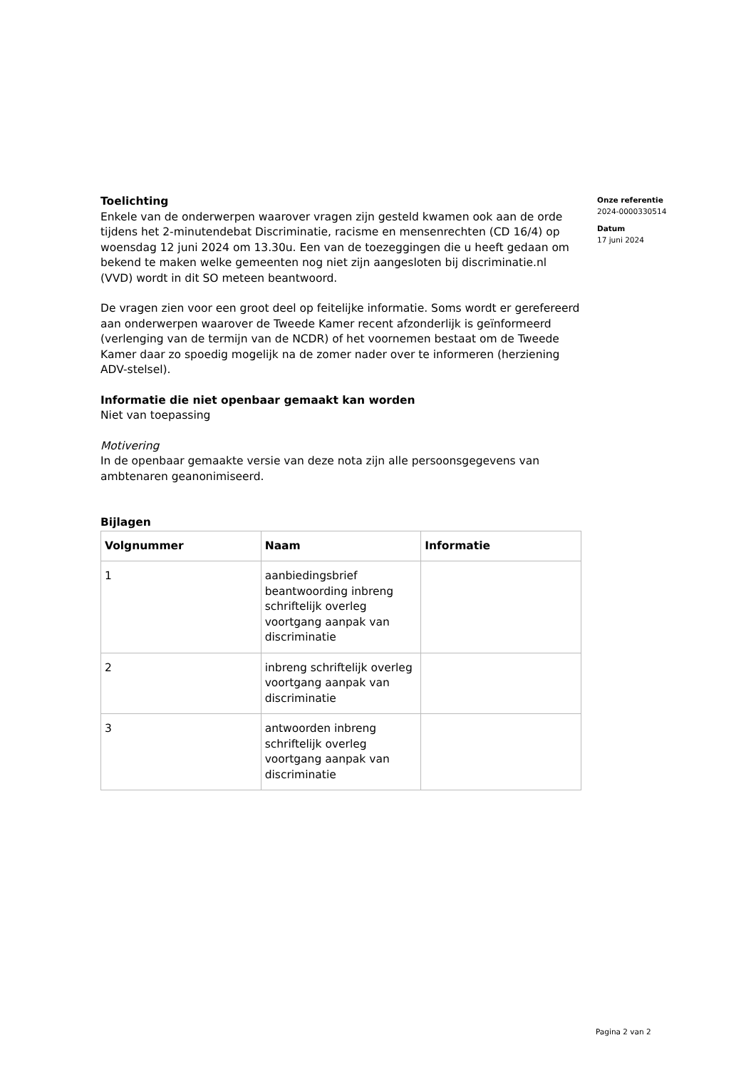Toelichting
Enkele van de onderwerpen waarover vragen zijn gesteld kwamen ook aan de orde tijdens het 2-minutendebat Discriminatie, racisme en mensenrechten (CD 16/4) op woensdag 12 juni 2024 om 13.30u. Een van de toezeggingen die u heeft gedaan om bekend te maken welke gemeenten nog niet zijn aangesloten bij discriminatie.nl (VVD) wordt in dit SO meteen beantwoord.
De vragen zien voor een groot deel op feitelijke informatie. Soms wordt er gerefereerd aan onderwerpen waarover de Tweede Kamer recent afzonderlijk is geïnformeerd (verlenging van de termijn van de NCDR) of het voornemen bestaat om de Tweede Kamer daar zo spoedig mogelijk na de zomer nader over te informeren (herziening ADV-stelsel).
Informatie die niet openbaar gemaakt kan worden
Niet van toepassing
Motivering
In de openbaar gemaakte versie van deze nota zijn alle persoonsgegevens van ambtenaren geanonimiseerd.
Bijlagen
| Volgnummer | Naam | Informatie |
| --- | --- | --- |
| 1 | aanbiedingsbrief beantwoording inbreng schriftelijk overleg voortgang aanpak van discriminatie | |
| 2 | inbreng schriftelijk overleg voortgang aanpak van discriminatie | |
| 3 | antwoorden inbreng schriftelijk overleg voortgang aanpak van discriminatie | |
Onze referentie
2024-0000330514
Datum
17 juni 2024
Pagina 2 van 2